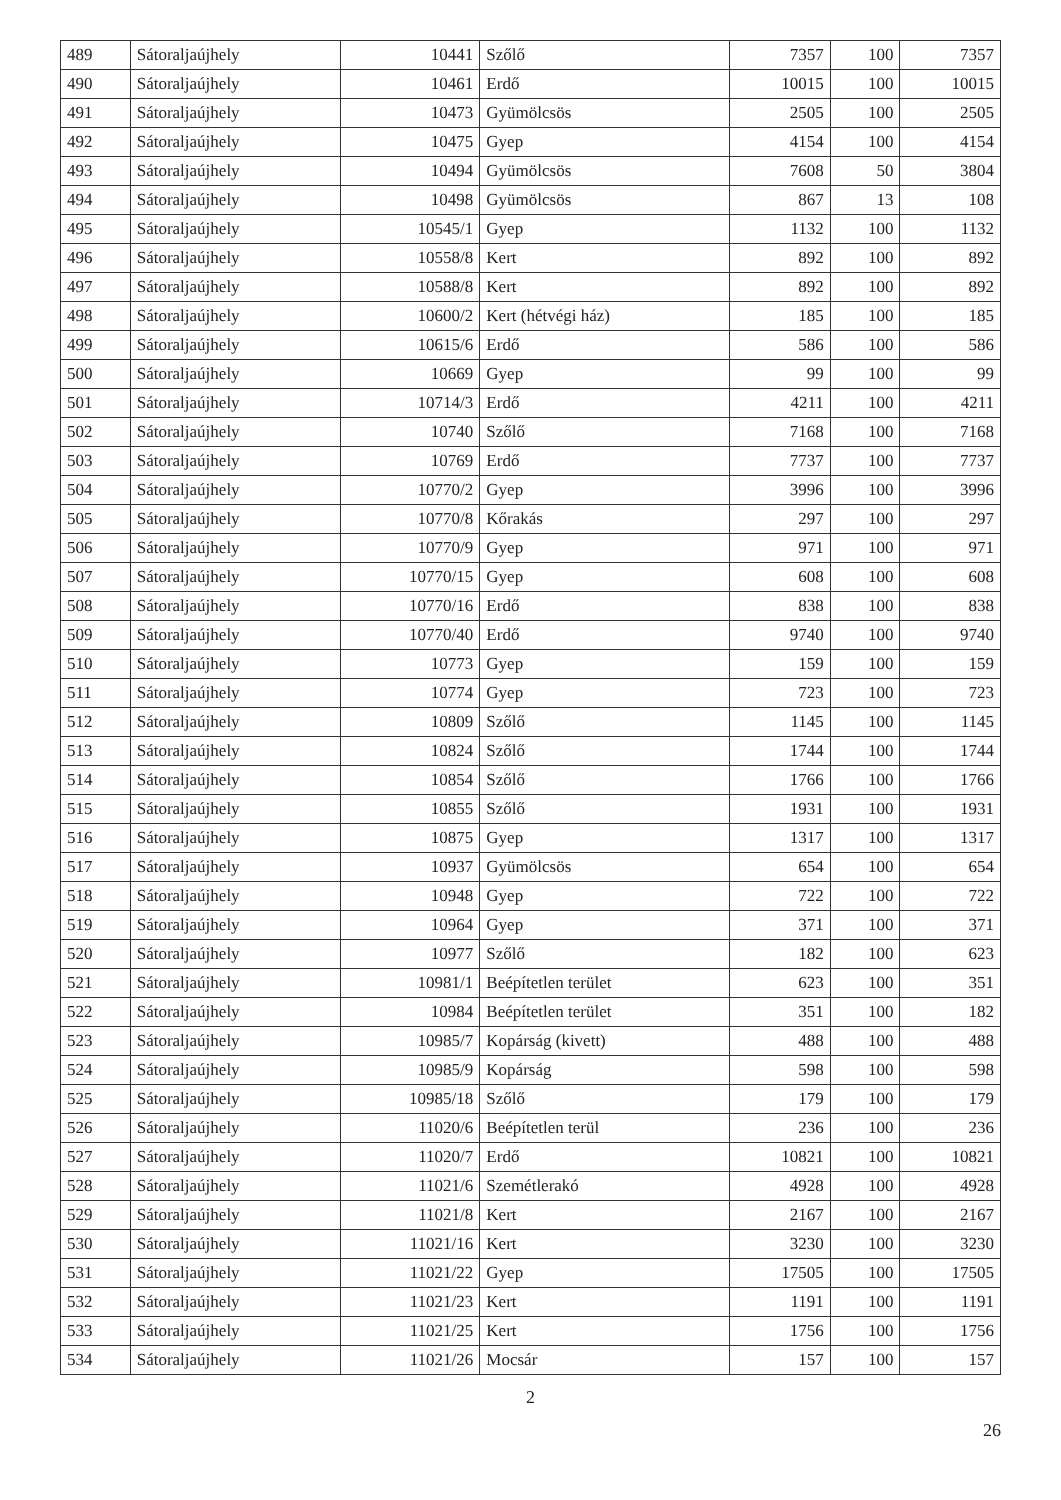| 489 | Sátoraljaújhely | 10441 | Szőlő | 7357 | 100 | 7357 |
| 490 | Sátoraljaújhely | 10461 | Erdő | 10015 | 100 | 10015 |
| 491 | Sátoraljaújhely | 10473 | Gyümölcsös | 2505 | 100 | 2505 |
| 492 | Sátoraljaújhely | 10475 | Gyep | 4154 | 100 | 4154 |
| 493 | Sátoraljaújhely | 10494 | Gyümölcsös | 7608 | 50 | 3804 |
| 494 | Sátoraljaújhely | 10498 | Gyümölcsös | 867 | 13 | 108 |
| 495 | Sátoraljaújhely | 10545/1 | Gyep | 1132 | 100 | 1132 |
| 496 | Sátoraljaújhely | 10558/8 | Kert | 892 | 100 | 892 |
| 497 | Sátoraljaújhely | 10588/8 | Kert | 892 | 100 | 892 |
| 498 | Sátoraljaújhely | 10600/2 | Kert (hétvégi ház) | 185 | 100 | 185 |
| 499 | Sátoraljaújhely | 10615/6 | Erdő | 586 | 100 | 586 |
| 500 | Sátoraljaújhely | 10669 | Gyep | 99 | 100 | 99 |
| 501 | Sátoraljaújhely | 10714/3 | Erdő | 4211 | 100 | 4211 |
| 502 | Sátoraljaújhely | 10740 | Szőlő | 7168 | 100 | 7168 |
| 503 | Sátoraljaújhely | 10769 | Erdő | 7737 | 100 | 7737 |
| 504 | Sátoraljaújhely | 10770/2 | Gyep | 3996 | 100 | 3996 |
| 505 | Sátoraljaújhely | 10770/8 | Kőrakás | 297 | 100 | 297 |
| 506 | Sátoraljaújhely | 10770/9 | Gyep | 971 | 100 | 971 |
| 507 | Sátoraljaújhely | 10770/15 | Gyep | 608 | 100 | 608 |
| 508 | Sátoraljaújhely | 10770/16 | Erdő | 838 | 100 | 838 |
| 509 | Sátoraljaújhely | 10770/40 | Erdő | 9740 | 100 | 9740 |
| 510 | Sátoraljaújhely | 10773 | Gyep | 159 | 100 | 159 |
| 511 | Sátoraljaújhely | 10774 | Gyep | 723 | 100 | 723 |
| 512 | Sátoraljaújhely | 10809 | Szőlő | 1145 | 100 | 1145 |
| 513 | Sátoraljaújhely | 10824 | Szőlő | 1744 | 100 | 1744 |
| 514 | Sátoraljaújhely | 10854 | Szőlő | 1766 | 100 | 1766 |
| 515 | Sátoraljaújhely | 10855 | Szőlő | 1931 | 100 | 1931 |
| 516 | Sátoraljaújhely | 10875 | Gyep | 1317 | 100 | 1317 |
| 517 | Sátoraljaújhely | 10937 | Gyümölcsös | 654 | 100 | 654 |
| 518 | Sátoraljaújhely | 10948 | Gyep | 722 | 100 | 722 |
| 519 | Sátoraljaújhely | 10964 | Gyep | 371 | 100 | 371 |
| 520 | Sátoraljaújhely | 10977 | Szőlő | 182 | 100 | 623 |
| 521 | Sátoraljaújhely | 10981/1 | Beépítetlen terület | 623 | 100 | 351 |
| 522 | Sátoraljaújhely | 10984 | Beépítetlen terület | 351 | 100 | 182 |
| 523 | Sátoraljaújhely | 10985/7 | Kopárság (kivett) | 488 | 100 | 488 |
| 524 | Sátoraljaújhely | 10985/9 | Kopárság | 598 | 100 | 598 |
| 525 | Sátoraljaújhely | 10985/18 | Szőlő | 179 | 100 | 179 |
| 526 | Sátoraljaújhely | 11020/6 | Beépítetlen terül | 236 | 100 | 236 |
| 527 | Sátoraljaújhely | 11020/7 | Erdő | 10821 | 100 | 10821 |
| 528 | Sátoraljaújhely | 11021/6 | Szemétlerakó | 4928 | 100 | 4928 |
| 529 | Sátoraljaújhely | 11021/8 | Kert | 2167 | 100 | 2167 |
| 530 | Sátoraljaújhely | 11021/16 | Kert | 3230 | 100 | 3230 |
| 531 | Sátoraljaújhely | 11021/22 | Gyep | 17505 | 100 | 17505 |
| 532 | Sátoraljaújhely | 11021/23 | Kert | 1191 | 100 | 1191 |
| 533 | Sátoraljaújhely | 11021/25 | Kert | 1756 | 100 | 1756 |
| 534 | Sátoraljaújhely | 11021/26 | Mocsár | 157 | 100 | 157 |
2
26